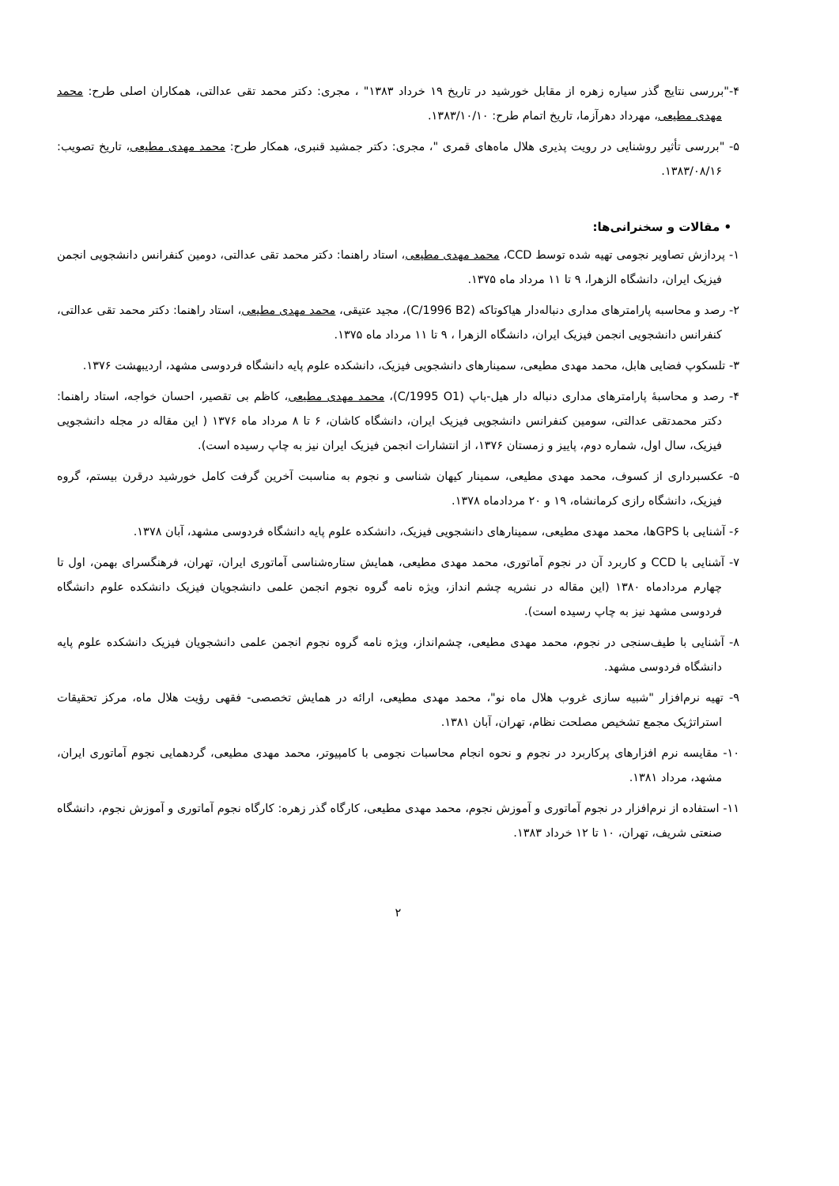۴-"بررسی نتایج گذر سیاره زهره از مقابل خورشید در تاریخ ۱۹ خرداد ۱۳۸۳" ، مجری: دکتر محمد تقی عدالتی، همکاران اصلی طرح: محمد مهدی مطیعی، مهرداد دهرآزما، تاریخ اتمام طرح: ۱۳۸۳/۱۰/۱۰.
۵- "بررسی تأثیر روشنایی در رویت پذیری هلال ماه‌های قمری "، مجری: دکتر جمشید قنبری، همکار طرح: محمد مهدی مطیعی، تاریخ تصویب: ۱۳۸۳/۰۸/۱۶.
• مقالات و سخنرانی‌ها:
۱- پردازش تصاویر نجومی تهیه شده توسط CCD، محمد مهدی مطیعی، استاد راهنما: دکتر محمد تقی عدالتی، دومین کنفرانس دانشجویی انجمن فیزیک ایران، دانشگاه الزهرا، ۹ تا ۱۱ مرداد ماه ۱۳۷۵.
۲- رصد و محاسبه پارامترهای مداری دنباله‌دار هیاکوتاکه (C/1996 B2)، مجید عتیقی، محمد مهدی مطیعی، استاد راهنما: دکتر محمد تقی عدالتی، کنفرانس دانشجویی انجمن فیزیک ایران، دانشگاه الزهرا ، ۹ تا ۱۱ مرداد ماه ۱۳۷۵.
۳- تلسکوپ فضایی هابل، محمد مهدی مطیعی، سمینارهای دانشجویی فیزیک، دانشکده علوم پایه دانشگاه فردوسی مشهد، اردیبهشت ۱۳۷۶.
۴- رصد و محاسبهٔ پارامترهای مداری دنباله دار هیل-باپ (C/1995 O1)، محمد مهدی مطیعی، کاظم بی تقصیر، احسان خواجه، استاد راهنما: دکتر محمدتقی عدالتی، سومین کنفرانس دانشجویی فیزیک ایران، دانشگاه کاشان، ۶ تا ۸ مرداد ماه ۱۳۷۶ ( این مقاله در مجله دانشجویی فیزیک، سال اول، شماره دوم، پاییز و زمستان ۱۳۷۶، از انتشارات انجمن فیزیک ایران نیز به چاپ رسیده است).
۵- عکسبرداری از کسوف، محمد مهدی مطیعی، سمینار کیهان شناسی و نجوم به مناسبت آخرین گرفت کامل خورشید درقرن بیستم، گروه فیزیک، دانشگاه رازی کرمانشاه، ۱۹ و ۲۰ مردادماه ۱۳۷۸.
۶- آشنایی با GPSها، محمد مهدی مطیعی، سمینارهای دانشجویی فیزیک، دانشکده علوم پایه دانشگاه فردوسی مشهد، آبان ۱۳۷۸.
۷- آشنایی با CCD و کاربرد آن در نجوم آماتوری، محمد مهدی مطیعی، همایش ستاره‌شناسی آماتوری ایران، تهران، فرهنگسرای بهمن، اول تا چهارم مردادماه ۱۳۸۰ (این مقاله در نشریه چشم انداز، ویژه نامه گروه نجوم انجمن علمی دانشجویان فیزیک دانشکده علوم دانشگاه فردوسی مشهد نیز به چاپ رسیده است).
۸- آشنایی با طیف‌سنجی در نجوم، محمد مهدی مطیعی، چشم‌انداز، ویژه نامه گروه نجوم انجمن علمی دانشجویان فیزیک دانشکده علوم پایه دانشگاه فردوسی مشهد.
۹- تهیه نرم‌افزار "شبیه سازی غروب هلال ماه نو"، محمد مهدی مطیعی، ارائه در همایش تخصصی- فقهی رؤیت هلال ماه، مرکز تحقیقات استراتژیک مجمع تشخیص مصلحت نظام، تهران، آبان ۱۳۸۱.
۱۰- مقایسه نرم افزارهای پرکاربرد در نجوم و نحوه انجام محاسبات نجومی با کامپیوتر، محمد مهدی مطیعی، گردهمایی نجوم آماتوری ایران، مشهد، مرداد ۱۳۸۱.
۱۱- استفاده از نرم‌افزار در نجوم آماتوری و آموزش نجوم، محمد مهدی مطیعی، کارگاه گذر زهره: کارگاه نجوم آماتوری و آموزش نجوم، دانشگاه صنعتی شریف، تهران، ۱۰ تا ۱۲ خرداد ۱۳۸۳.
۲